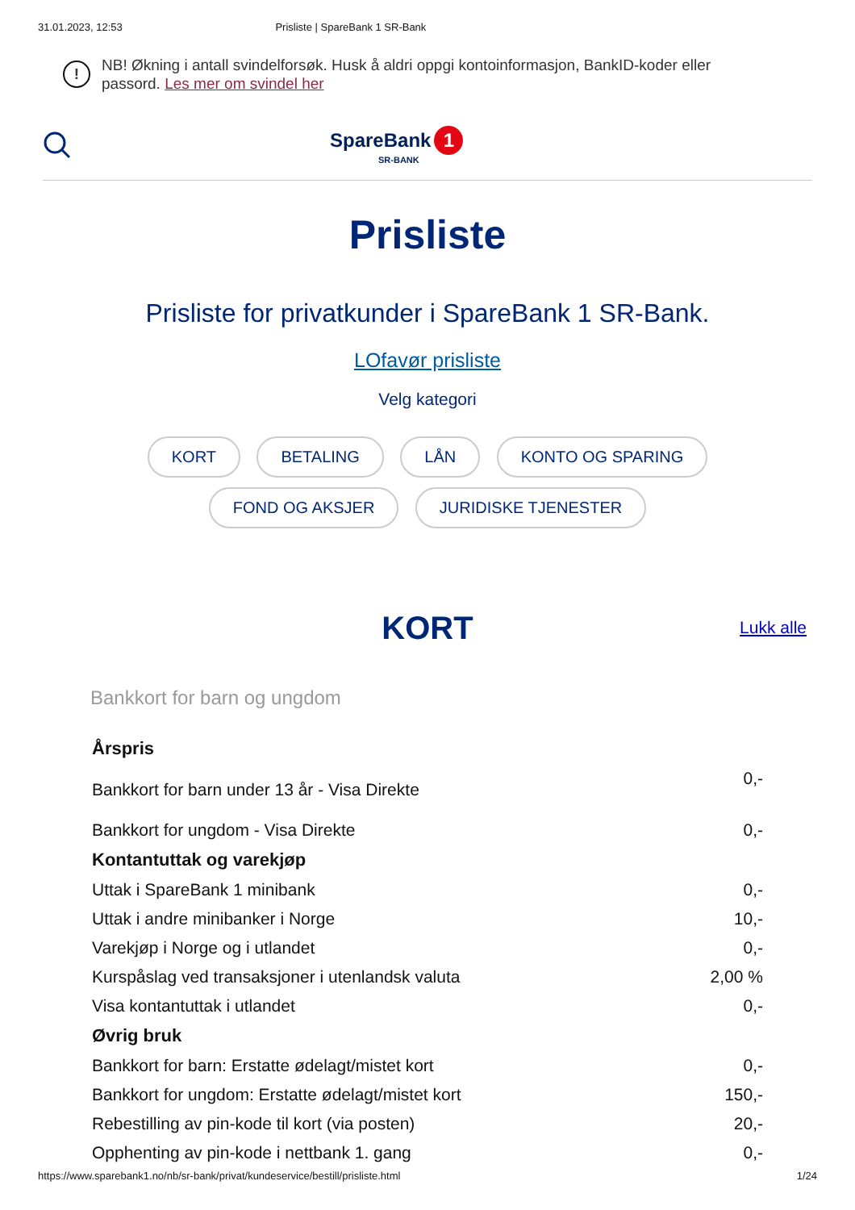31.01.2023, 12:53 Prisliste | SpareBank 1 SR-Bank
!
NB! Økning i antall svindelforsøk. Husk å aldri oppgi kontoinformasjon, BankID-koder eller passord. Les mer om svindel her
SpareBank 1
SR-BANK
Prisliste
Prisliste for privatkunder i SpareBank 1 SR-Bank.
LOfavør prisliste
Velg kategori
KORT BETALING LÅN KONTO OG SPARING FOND OG AKSJER JURIDISKE TJENESTER
KORT Lukk alle
Bankkort for barn og ungdom
| Årspris | |
| --- | --- |
| Bankkort for barn under 13 år - Visa Direkte | 0,- |
| Bankkort for ungdom - Visa Direkte | 0,- |
| Kontantuttak og varekjøp | |
| Uttak i SpareBank 1 minibank | 0,- |
| Uttak i andre minibanker i Norge | 10,- |
| Varekjøp i Norge og i utlandet | 0,- |
| Kurspåslag ved transaksjoner i utenlandsk valuta | 2,00 % |
| Visa kontantuttak i utlandet | 0,- |
| Øvrig bruk | |
| Bankkort for barn: Erstatte ødelagt/mistet kort | 0,- |
| Bankkort for ungdom: Erstatte ødelagt/mistet kort | 150,- |
| Rebestilling av pin-kode til kort (via posten) | 20,- |
| Opphenting av pin-kode i nettbank 1. gang | 0,- |
https://www.sparebank1.no/nb/sr-bank/privat/kundeservice/bestill/prisliste.html 1/24